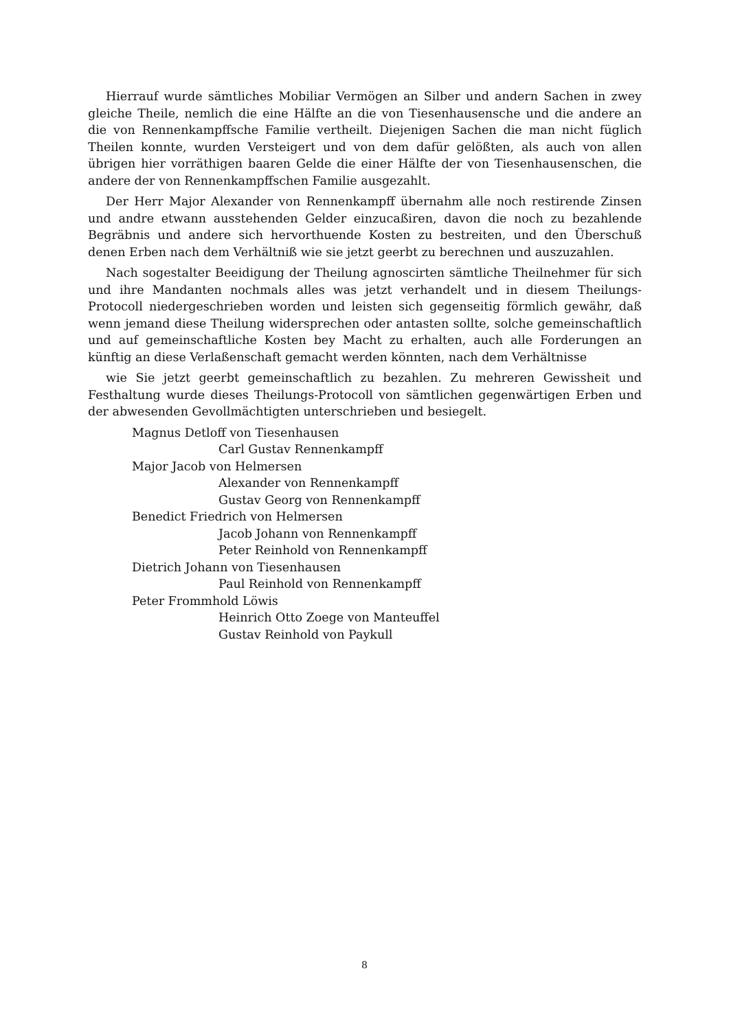Hierrauf wurde sämtliches Mobiliar Vermögen an Silber und andern Sachen in zwey gleiche Theile, nemlich die eine Hälfte an die von Tiesenhausensche und die andere an die von Rennenkampffsche Familie vertheilt. Diejenigen Sachen die man nicht füglich Theilen konnte, wurden Versteigert und von dem dafür gelößten, als auch von allen übrigen hier vorräthigen baaren Gelde die einer Hälfte der von Tiesenhausenschen, die andere der von Rennenkampffschen Familie ausgezahlt.
Der Herr Major Alexander von Rennenkampff übernahm alle noch restirende Zinsen und andre etwann ausstehenden Gelder einzucaßiren, davon die noch zu bezahlende Begräbnis und andere sich hervorthuende Kosten zu bestreiten, und den Überschuß denen Erben nach dem Verhältniß wie sie jetzt geerbt zu berechnen und auszuzahlen.
Nach sogestalter Beeidigung der Theilung agnoscirten sämtliche Theilnehmer für sich und ihre Mandanten nochmals alles was jetzt verhandelt und in diesem Theilungs-Protocoll niedergeschrieben worden und leisten sich gegenseitig förmlich gewähr, daß wenn jemand diese Theilung widersprechen oder antasten sollte, solche gemeinschaftlich und auf gemeinschaftliche Kosten bey Macht zu erhalten, auch alle Forderungen an künftig an diese Verlaßenschaft gemacht werden könnten, nach dem Verhältnisse
wie Sie jetzt geerbt gemeinschaftlich zu bezahlen. Zu mehreren Gewissheit und Festhaltung wurde dieses Theilungs-Protocoll von sämtlichen gegenwärtigen Erben und der abwesenden Gevollmächtigten unterschrieben und besiegelt.
Magnus Detloff von Tiesenhausen
Carl Gustav Rennenkampff
Major Jacob von Helmersen
Alexander von Rennenkampff
Gustav Georg von Rennenkampff
Benedict Friedrich von Helmersen
Jacob Johann von Rennenkampff
Peter Reinhold von Rennenkampff
Dietrich Johann von Tiesenhausen
Paul Reinhold von Rennenkampff
Peter Frommhold Löwis
Heinrich Otto Zoege von Manteuffel
Gustav Reinhold von Paykull
8